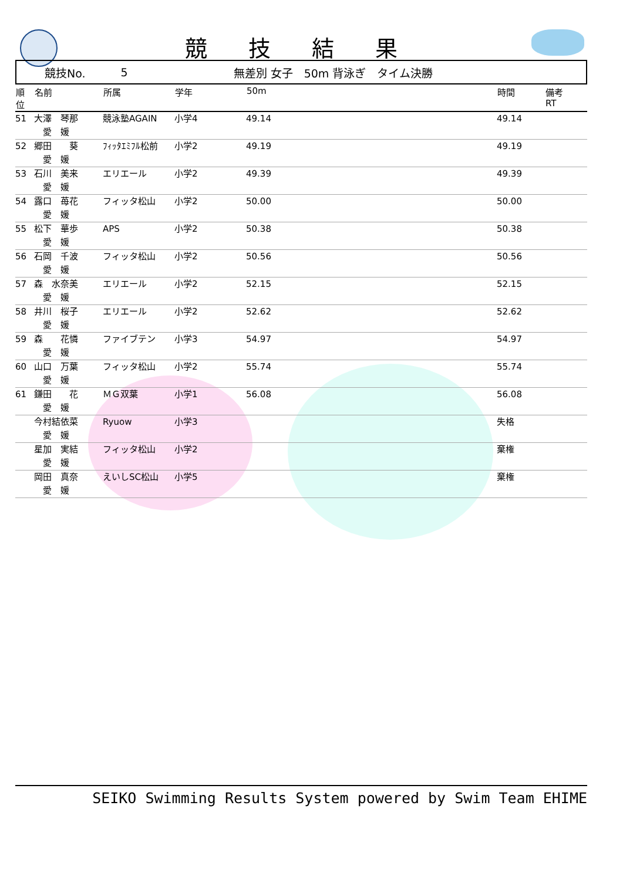競技結果
競技No. 5 無差別 女子　50m 背泳ぎ　タイム決勝
| 順 位 | 名前 | 所属 | 学年 | 50m | 時間 | 備考 RT |
| --- | --- | --- | --- | --- | --- | --- |
| 51 | 大澤 琴那 愛 媛 | 競泳塾AGAIN | 小学4 | 49.14 | 49.14 | |
| 52 | 郷田 葵 愛 媛 | ﾌｨｯﾀｴﾐﾌﾙ松前 | 小学2 | 49.19 | 49.19 | |
| 53 | 石川 美来 愛 媛 | エリエール | 小学2 | 49.39 | 49.39 | |
| 54 | 露口 苺花 愛 媛 | フィッタ松山 | 小学2 | 50.00 | 50.00 | |
| 55 | 松下 華歩 愛 媛 | APS | 小学2 | 50.38 | 50.38 | |
| 56 | 石岡 千波 愛 媛 | フィッタ松山 | 小学2 | 50.56 | 50.56 | |
| 57 | 森 水奈美 愛 媛 | エリエール | 小学2 | 52.15 | 52.15 | |
| 58 | 井川 桜子 愛 媛 | エリエール | 小学2 | 52.62 | 52.62 | |
| 59 | 森 花憐 愛 媛 | ファイブテン | 小学3 | 54.97 | 54.97 | |
| 60 | 山口 万葉 愛 媛 | フィッタ松山 | 小学2 | 55.74 | 55.74 | |
| 61 | 鎌田 花 愛 媛 | ＭＧ双葉 | 小学1 | 56.08 | 56.08 | |
| | 今村結依菜 愛 媛 | Ryuow | 小学3 | | 失格 | |
| | 星加 実結 愛 媛 | フィッタ松山 | 小学2 | | 棄権 | |
| | 岡田 真奈 愛 媛 | えいしSC松山 | 小学5 | | 棄権 | |
SEIKO Swimming Results System powered by Swim Team EHIME